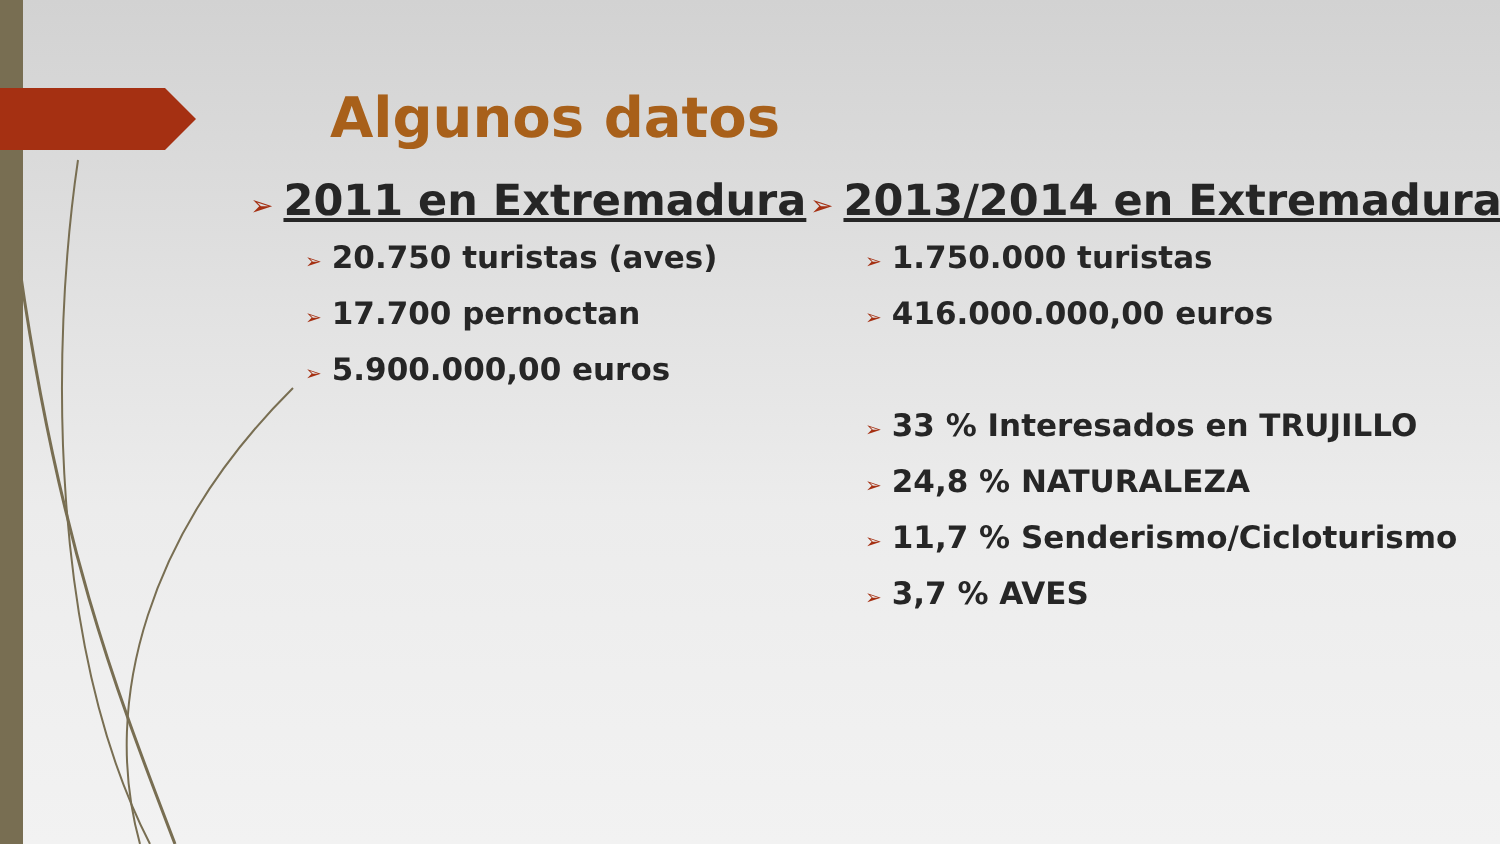Algunos datos
➢ 2011 en Extremadura
➢ 20.750 turistas (aves)
➢ 17.700 pernoctan
➢ 5.900.000,00 euros
➢ 2013/2014 en Extremadura
➢ 1.750.000 turistas
➢ 416.000.000,00 euros
➢ 33 % Interesados en TRUJILLO
➢ 24,8 % NATURALEZA
➢ 11,7 % Senderismo/Cicloturismo
➢ 3,7 % AVES